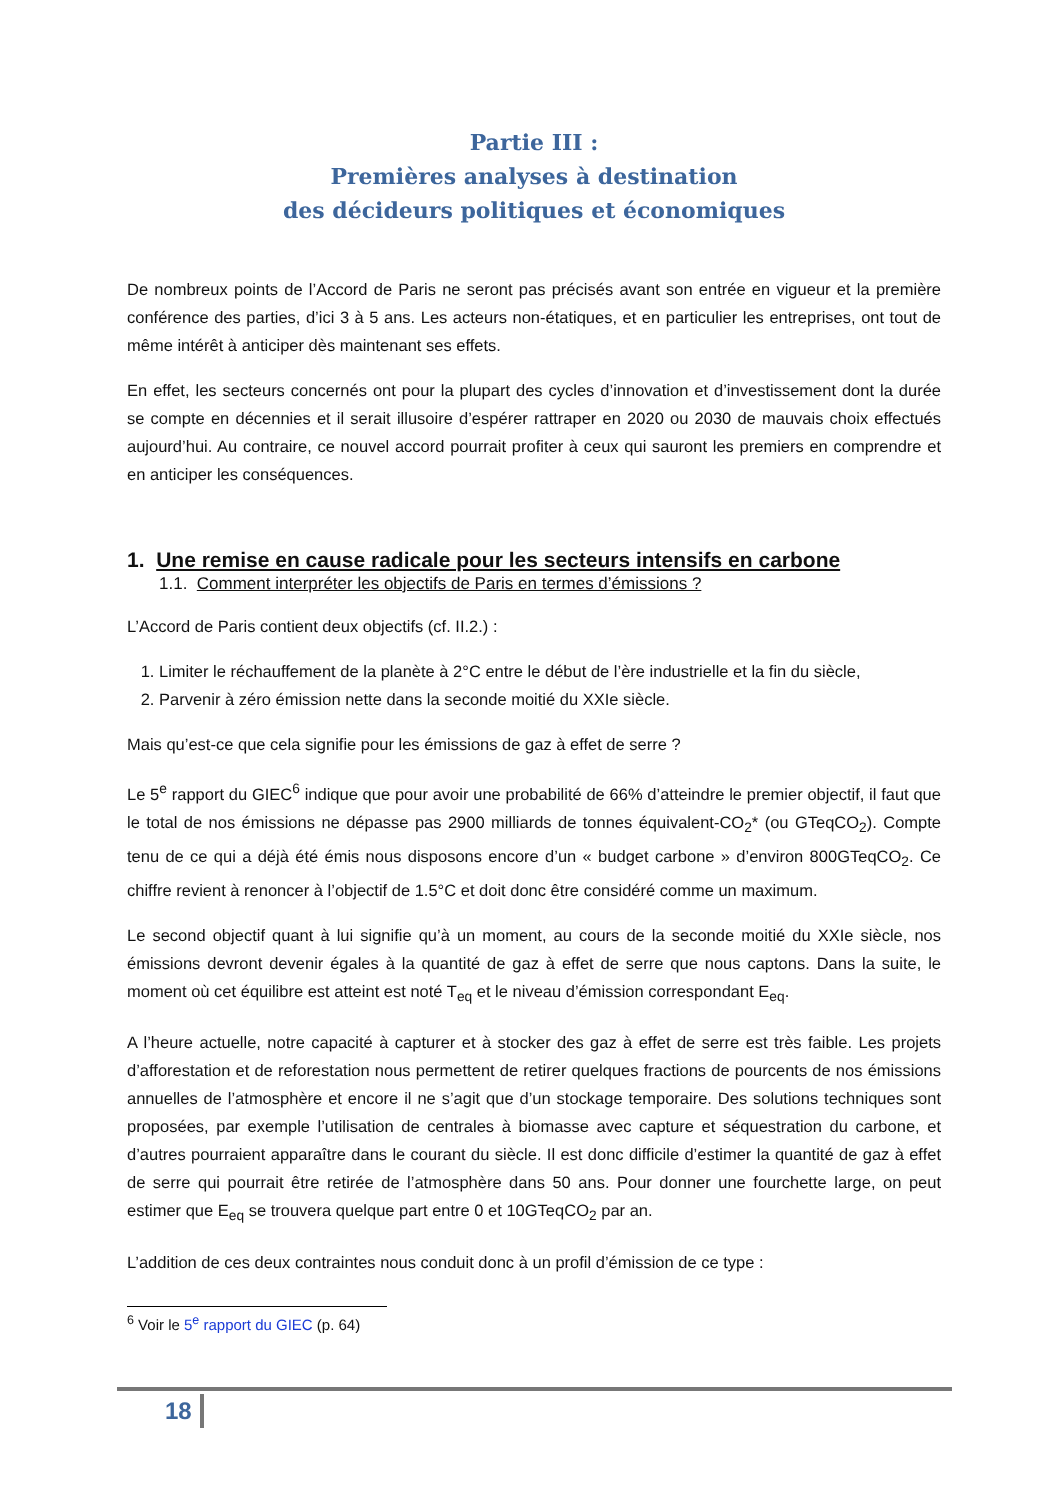Partie III :
Premières analyses à destination
des décideurs politiques et économiques
De nombreux points de l’Accord de Paris ne seront pas précisés avant son entrée en vigueur et la première conférence des parties, d’ici 3 à 5 ans. Les acteurs non-étatiques, et en particulier les entreprises, ont tout de même intérêt à anticiper dès maintenant ses effets.
En effet, les secteurs concernés ont pour la plupart des cycles d’innovation et d’investissement dont la durée se compte en décennies et il serait illusoire d’espérer rattraper en 2020 ou 2030 de mauvais choix effectués aujourd’hui. Au contraire, ce nouvel accord pourrait profiter à ceux qui sauront les premiers en comprendre et en anticiper les conséquences.
1. Une remise en cause radicale pour les secteurs intensifs en carbone
1.1. Comment interpréter les objectifs de Paris en termes d’émissions ?
L’Accord de Paris contient deux objectifs (cf. II.2.) :
1. Limiter le réchauffement de la planète à 2°C entre le début de l’ère industrielle et la fin du siècle,
2. Parvenir à zéro émission nette dans la seconde moitié du XXIe siècle.
Mais qu’est-ce que cela signifie pour les émissions de gaz à effet de serre ?
Le 5<sup>e</sup> rapport du GIEC<sup>6</sup> indique que pour avoir une probabilité de 66% d’atteindre le premier objectif, il faut que le total de nos émissions ne dépasse pas 2900 milliards de tonnes équivalent-CO<sub>2</sub>* (ou GTeqCO<sub>2</sub>). Compte tenu de ce qui a déjà été émis nous disposons encore d’un « budget carbone » d’environ 800GTeqCO<sub>2</sub>. Ce chiffre revient à renoncer à l’objectif de 1.5°C et doit donc être considéré comme un maximum.
Le second objectif quant à lui signifie qu’à un moment, au cours de la seconde moitié du XXIe siècle, nos émissions devront devenir égales à la quantité de gaz à effet de serre que nous captons. Dans la suite, le moment où cet équilibre est atteint est noté T<sub>eq</sub> et le niveau d’émission correspondant E<sub>eq</sub>.
A l’heure actuelle, notre capacité à capturer et à stocker des gaz à effet de serre est très faible. Les projets d’afforestation et de reforestation nous permettent de retirer quelques fractions de pourcents de nos émissions annuelles de l’atmosphère et encore il ne s’agit que d’un stockage temporaire. Des solutions techniques sont proposées, par exemple l’utilisation de centrales à biomasse avec capture et séquestration du carbone, et d’autres pourraient apparaître dans le courant du siècle. Il est donc difficile d’estimer la quantité de gaz à effet de serre qui pourrait être retirée de l’atmosphère dans 50 ans. Pour donner une fourchette large, on peut estimer que E<sub>eq</sub> se trouvera quelque part entre 0 et 10GTeqCO<sub>2</sub> par an.
L’addition de ces deux contraintes nous conduit donc à un profil d’émission de ce type :
<sup>6</sup> Voir le 5<sup>e</sup> rapport du GIEC (p. 64)
18